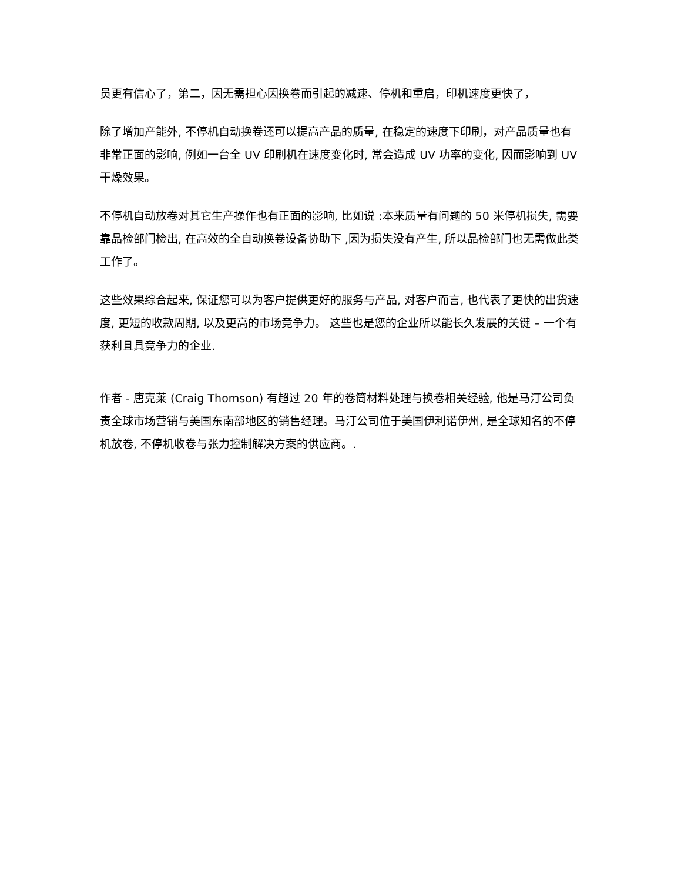员更有信心了，第二，因无需担心因换卷而引起的减速、停机和重启，印机速度更快了，
除了增加产能外, 不停机自动换卷还可以提高产品的质量, 在稳定的速度下印刷，对产品质量也有非常正面的影响, 例如一台全 UV 印刷机在速度变化时, 常会造成 UV 功率的变化, 因而影响到 UV 干燥效果。
不停机自动放卷对其它生产操作也有正面的影响, 比如说 :本来质量有问题的 50 米停机损失, 需要靠品检部门检出, 在高效的全自动换卷设备协助下 ,因为损失没有产生, 所以品检部门也无需做此类工作了。
这些效果综合起来, 保证您可以为客户提供更好的服务与产品, 对客户而言, 也代表了更快的出货速度, 更短的收款周期, 以及更高的市场竞争力。 这些也是您的企业所以能长久发展的关键 – 一个有获利且具竞争力的企业.
作者 - 唐克莱 (Craig Thomson) 有超过 20 年的卷筒材料处理与换卷相关经验, 他是马汀公司负责全球市场营销与美国东南部地区的销售经理。马汀公司位于美国伊利诺伊州, 是全球知名的不停机放卷, 不停机收卷与张力控制解决方案的供应商。.